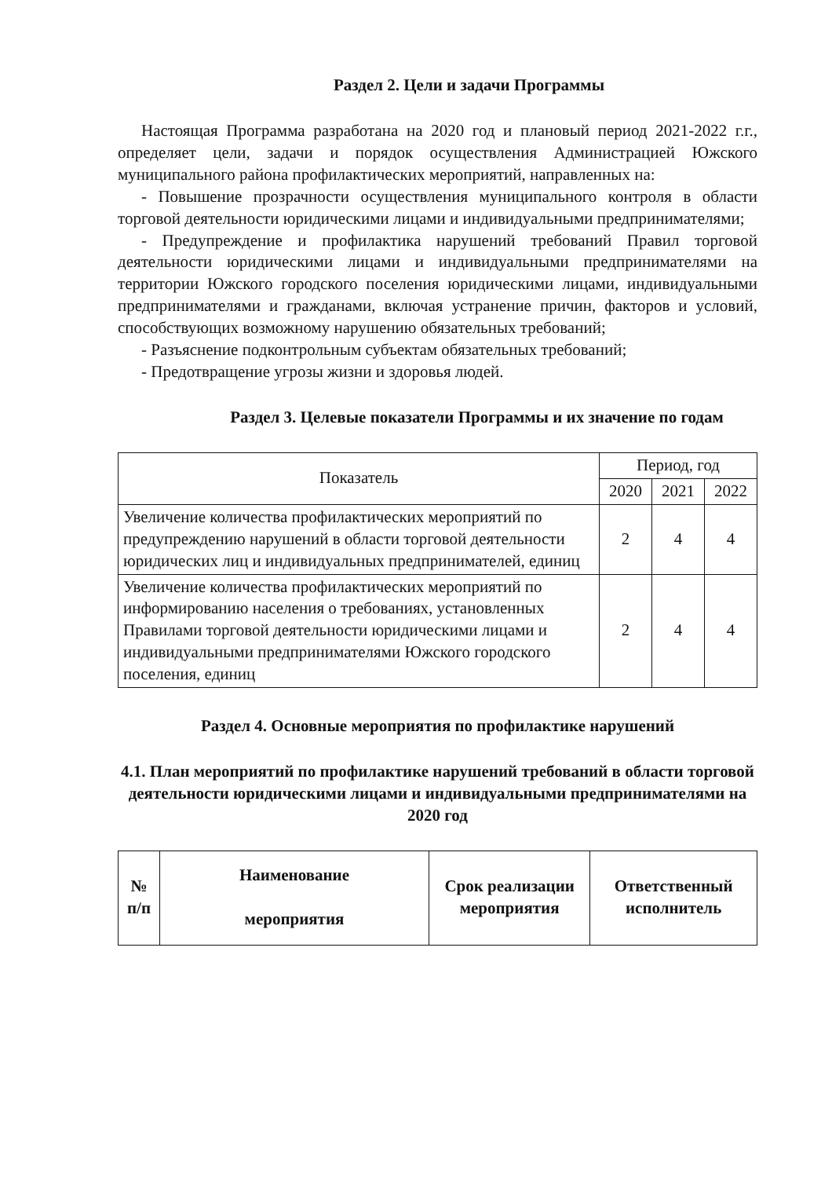Раздел 2. Цели и задачи Программы
Настоящая Программа разработана на 2020 год и плановый период 2021-2022 г.г., определяет цели, задачи и порядок осуществления Администрацией Южского муниципального района профилактических мероприятий, направленных на:
- Повышение прозрачности осуществления муниципального контроля в области торговой деятельности юридическими лицами и индивидуальными предпринимателями;
- Предупреждение и профилактика нарушений требований Правил торговой деятельности юридическими лицами и индивидуальными предпринимателями на территории Южского городского поселения юридическими лицами, индивидуальными предпринимателями и гражданами, включая устранение причин, факторов и условий, способствующих возможному нарушению обязательных требований;
- Разъяснение подконтрольным субъектам обязательных требований;
- Предотвращение угрозы жизни и здоровья людей.
Раздел 3. Целевые показатели Программы и их значение по годам
| Показатель | Период, год | | |
| --- | --- | --- | --- |
| | 2020 | 2021 | 2022 |
| Увеличение количества профилактических мероприятий по предупреждению нарушений в области торговой деятельности юридических лиц и индивидуальных предпринимателей, единиц | 2 | 4 | 4 |
| Увеличение количества профилактических мероприятий по информированию населения о требованиях, установленных Правилами торговой деятельности юридическими лицами и индивидуальными предпринимателями Южского городского поселения, единиц | 2 | 4 | 4 |
Раздел 4. Основные мероприятия по профилактике нарушений
4.1. План мероприятий по профилактике нарушений требований в области торговой деятельности юридическими лицами и индивидуальными предпринимателями на 2020 год
| № п/п | Наименование мероприятия | Срок реализации мероприятия | Ответственный исполнитель |